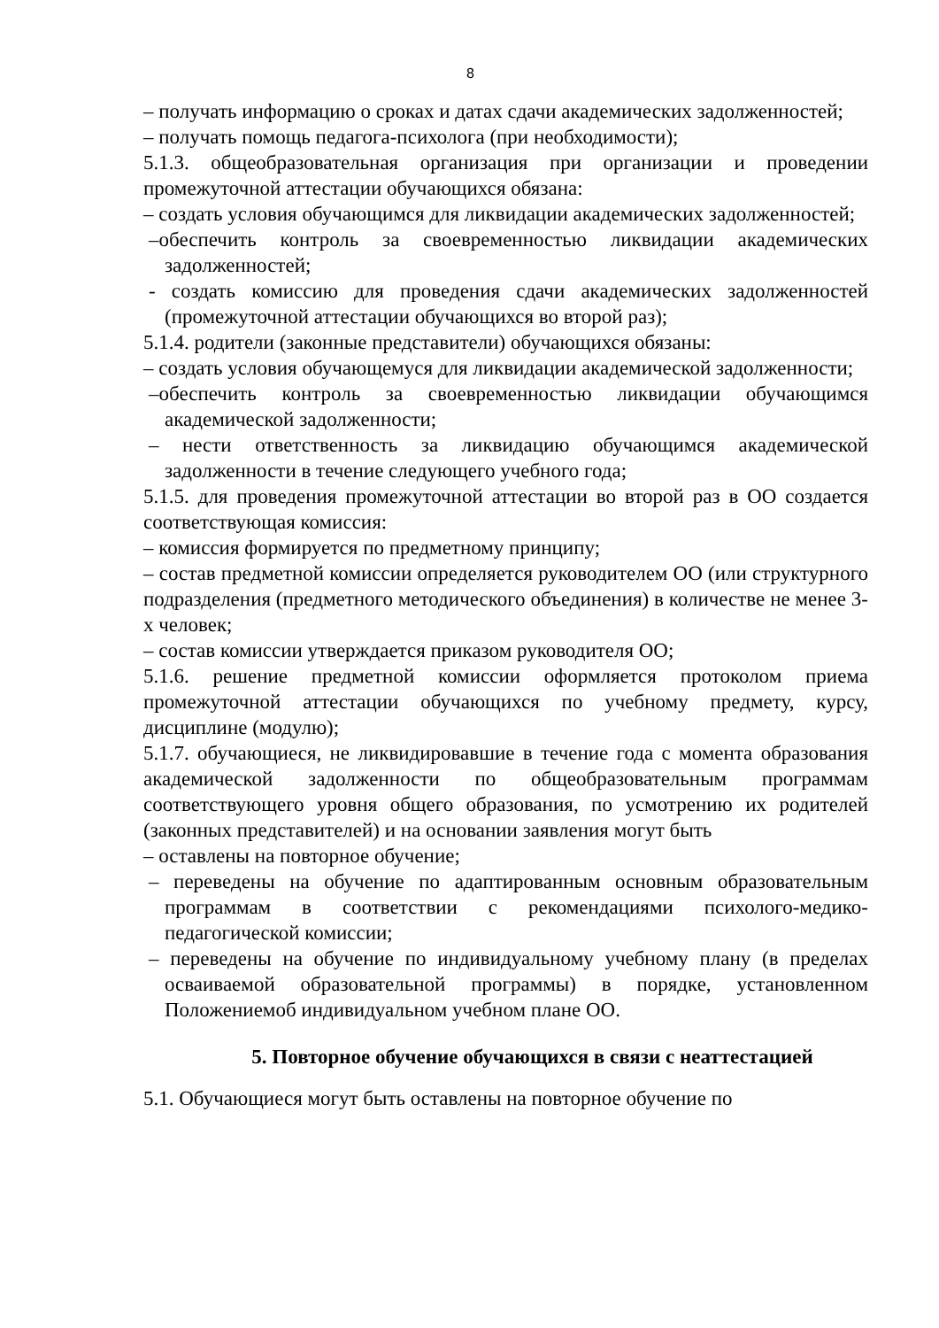8
– получать информацию о сроках и датах сдачи академических задолженностей;
– получать помощь педагога-психолога (при необходимости);
5.1.3. общеобразовательная организация при организации и проведении промежуточной аттестации обучающихся обязана:
– создать условия обучающимся для ликвидации академических задолженностей;
–обеспечить контроль за своевременностью ликвидации академических задолженностей;
- создать комиссию для проведения сдачи академических задолженностей (промежуточной аттестации обучающихся во второй раз);
5.1.4. родители (законные представители) обучающихся обязаны:
– создать условия обучающемуся для ликвидации академической задолженности;
–обеспечить контроль за своевременностью ликвидации обучающимся академической задолженности;
– нести ответственность за ликвидацию обучающимся академической задолженности в течение следующего учебного года;
5.1.5. для проведения промежуточной аттестации во второй раз в ОО создается соответствующая комиссия:
– комиссия формируется по предметному принципу;
– состав предметной комиссии определяется руководителем ОО (или структурного подразделения (предметного методического объединения) в количестве не менее 3-х человек;
– состав комиссии утверждается приказом руководителя ОО;
5.1.6. решение предметной комиссии оформляется протоколом приема промежуточной аттестации обучающихся по учебному предмету, курсу, дисциплине (модулю);
5.1.7. обучающиеся, не ликвидировавшие в течение года с момента образования академической задолженности по общеобразовательным программам соответствующего уровня общего образования, по усмотрению их родителей (законных представителей) и на основании заявления могут быть
– оставлены на повторное обучение;
– переведены на обучение по адаптированным основным образовательным программам в соответствии с рекомендациями психолого-медико-педагогической комиссии;
– переведены на обучение по индивидуальному учебному плану (в пределах осваиваемой образовательной программы) в порядке, установленном Положениемоб индивидуальном учебном плане ОО.
5. Повторное обучение обучающихся в связи с неаттестацией
5.1. Обучающиеся могут быть оставлены на повторное обучение по